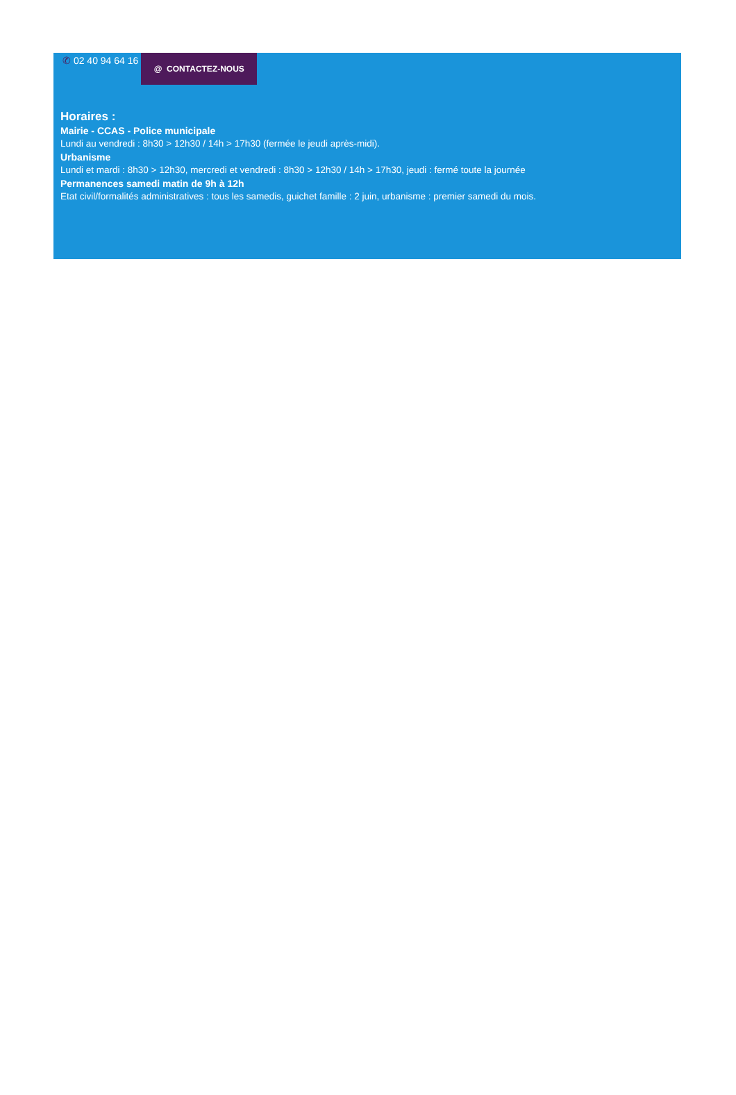✆ 02 40 94 64 16
@ CONTACTEZ-NOUS
Horaires :
Mairie - CCAS - Police municipale
Lundi au vendredi : 8h30 > 12h30 / 14h > 17h30 (fermée le jeudi après-midi).
Urbanisme
Lundi et mardi : 8h30 > 12h30, mercredi et vendredi : 8h30 > 12h30 / 14h > 17h30, jeudi : fermé toute la journée
Permanences samedi matin de 9h à 12h
Etat civil/formalités administratives : tous les samedis, guichet famille : 2 juin, urbanisme : premier samedi du mois.